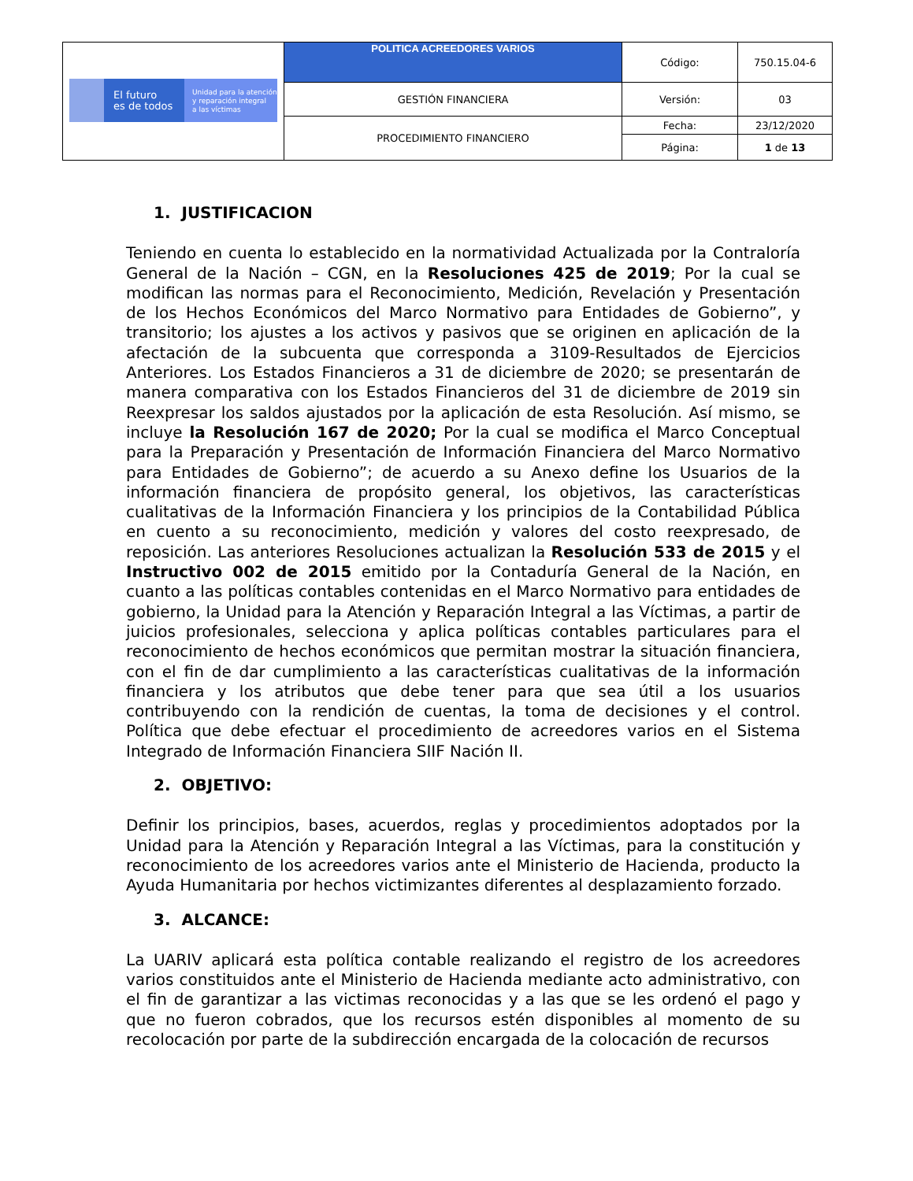| El futuro es de todos Unidad para la atención y reparación integral a las víctimas | POLITICA ACREEDORES VARIOS | Código: | 750.15.04-6 |
| | GESTIÓN FINANCIERA | Versión: | 03 |
| | PROCEDIMIENTO FINANCIERO | Fecha: | 23/12/2020 |
| | | Página: | 1 de 13 |
1. JUSTIFICACION
Teniendo en cuenta lo establecido en la normatividad Actualizada por la Contraloría General de la Nación – CGN, en la Resoluciones 425 de 2019; Por la cual se modifican las normas para el Reconocimiento, Medición, Revelación y Presentación de los Hechos Económicos del Marco Normativo para Entidades de Gobierno”, y transitorio; los ajustes a los activos y pasivos que se originen en aplicación de la afectación de la subcuenta que corresponda a 3109-Resultados de Ejercicios Anteriores. Los Estados Financieros a 31 de diciembre de 2020; se presentarán de manera comparativa con los Estados Financieros del 31 de diciembre de 2019 sin Reexpresar los saldos ajustados por la aplicación de esta Resolución. Así mismo, se incluye la Resolución 167 de 2020; Por la cual se modifica el Marco Conceptual para la Preparación y Presentación de Información Financiera del Marco Normativo para Entidades de Gobierno”; de acuerdo a su Anexo define los Usuarios de la información financiera de propósito general, los objetivos, las características cualitativas de la Información Financiera y los principios de la Contabilidad Pública en cuento a su reconocimiento, medición y valores del costo reexpresado, de reposición. Las anteriores Resoluciones actualizan la Resolución 533 de 2015 y el Instructivo 002 de 2015 emitido por la Contaduría General de la Nación, en cuanto a las políticas contables contenidas en el Marco Normativo para entidades de gobierno, la Unidad para la Atención y Reparación Integral a las Víctimas, a partir de juicios profesionales, selecciona y aplica políticas contables particulares para el reconocimiento de hechos económicos que permitan mostrar la situación financiera, con el fin de dar cumplimiento a las características cualitativas de la información financiera y los atributos que debe tener para que sea útil a los usuarios contribuyendo con la rendición de cuentas, la toma de decisiones y el control. Política que debe efectuar el procedimiento de acreedores varios en el Sistema Integrado de Información Financiera SIIF Nación II.
2. OBJETIVO:
Definir los principios, bases, acuerdos, reglas y procedimientos adoptados por la Unidad para la Atención y Reparación Integral a las Víctimas, para la constitución y reconocimiento de los acreedores varios ante el Ministerio de Hacienda, producto la Ayuda Humanitaria por hechos victimizantes diferentes al desplazamiento forzado.
3. ALCANCE:
La UARIV aplicará esta política contable realizando el registro de los acreedores varios constituidos ante el Ministerio de Hacienda mediante acto administrativo, con el fin de garantizar a las victimas reconocidas y a las que se les ordenó el pago y que no fueron cobrados, que los recursos estén disponibles al momento de su recolocación por parte de la subdirección encargada de la colocación de recursos